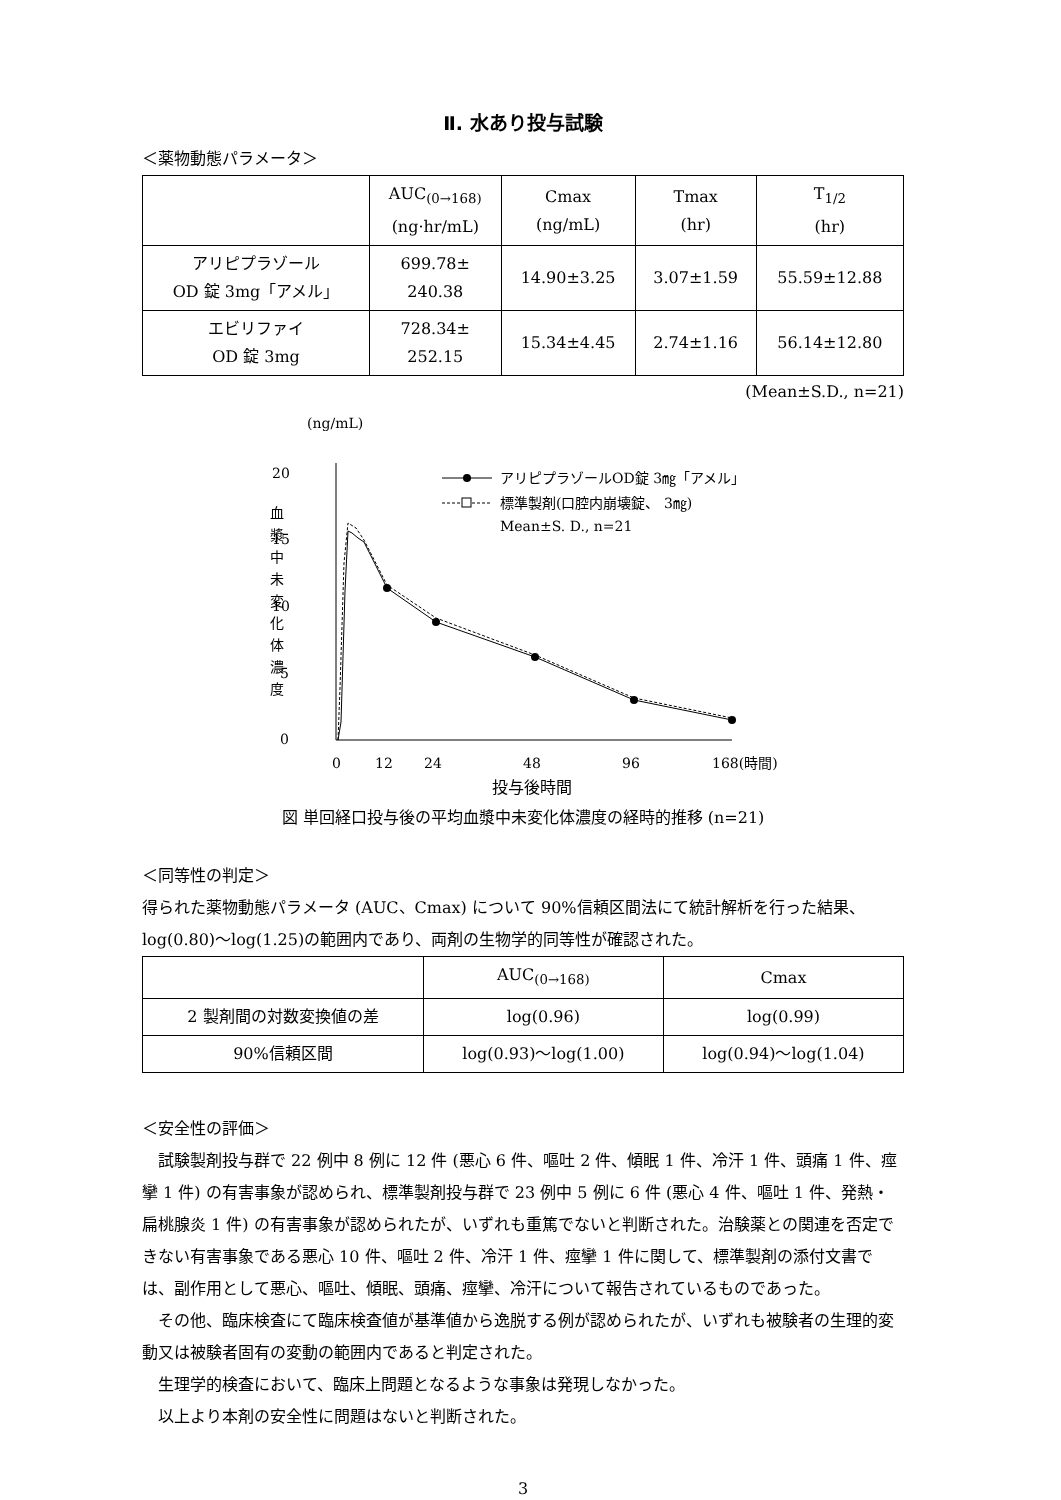Ⅱ. 水あり投与試験
＜薬物動態パラメータ＞
| | AUC<sub>(0→168)</sub> (ng·hr/mL) | Cmax (ng/mL) | Tmax (hr) | T<sub>1/2</sub> (hr) |
| --- | --- | --- | --- | --- |
| アリピプラゾール OD 錠 3mg「アメル」 | 699.78± 240.38 | 14.90±3.25 | 3.07±1.59 | 55.59±12.88 |
| エビリファイ OD 錠 3mg | 728.34± 252.15 | 15.34±4.45 | 2.74±1.16 | 56.14±12.80 |
(Mean±S.D., n=21)
(ng/mL)
20
15
10
5
0
血
漿
中
未
変
化
体
濃
度
アリピプラゾールOD錠 3㎎「アメル」
標準製剤(口腔内崩壊錠、 3㎎)
Mean±S. D., n=21
0
12
24
48
96
168(時間)
投与後時間
図 単回経口投与後の平均血漿中未変化体濃度の経時的推移 (n=21)
＜同等性の判定＞
得られた薬物動態パラメータ (AUC、Cmax) について 90%信頼区間法にて統計解析を行った結果、log(0.80)～log(1.25)の範囲内であり、両剤の生物学的同等性が確認された。
| | AUC<sub>(0→168)</sub> | Cmax |
| --- | --- | --- |
| 2 製剤間の対数変換値の差 | log(0.96) | log(0.99) |
| 90%信頼区間 | log(0.93)～log(1.00) | log(0.94)～log(1.04) |
＜安全性の評価＞
　試験製剤投与群で 22 例中 8 例に 12 件 (悪心 6 件、嘔吐 2 件、傾眠 1 件、冷汗 1 件、頭痛 1 件、痙攣 1 件) の有害事象が認められ、標準製剤投与群で 23 例中 5 例に 6 件 (悪心 4 件、嘔吐 1 件、発熱・扁桃腺炎 1 件) の有害事象が認められたが、いずれも重篤でないと判断された。治験薬との関連を否定できない有害事象である悪心 10 件、嘔吐 2 件、冷汗 1 件、痙攣 1 件に関して、標準製剤の添付文書では、副作用として悪心、嘔吐、傾眠、頭痛、痙攣、冷汗について報告されているものであった。
　その他、臨床検査にて臨床検査値が基準値から逸脱する例が認められたが、いずれも被験者の生理的変動又は被験者固有の変動の範囲内であると判定された。
　生理学的検査において、臨床上問題となるような事象は発現しなかった。
　以上より本剤の安全性に問題はないと判断された。
3